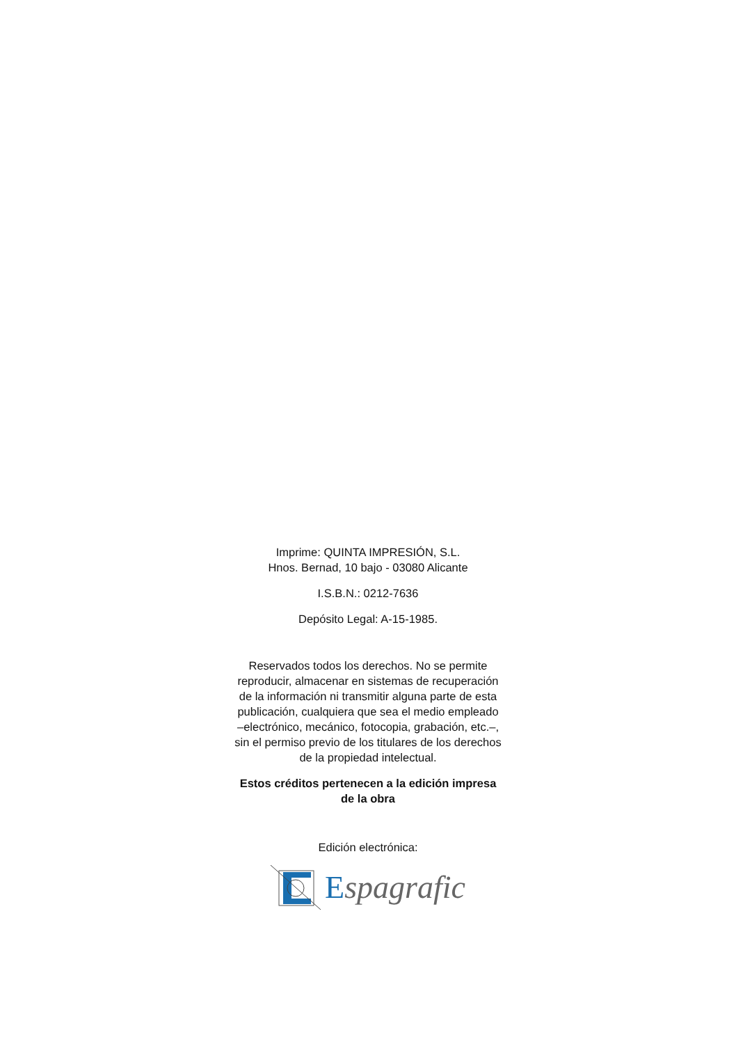Imprime: QUINTA IMPRESIÓN, S.L.
Hnos. Bernad, 10 bajo - 03080 Alicante
I.S.B.N.: 0212-7636
Depósito Legal: A-15-1985.
Reservados todos los derechos. No se permite
reproducir, almacenar en sistemas de recuperación
de la información ni transmitir alguna parte de esta
publicación, cualquiera que sea el medio empleado
–electrónico, mecánico, fotocopia, grabación, etc.–,
sin el permiso previo de los titulares de los derechos
de la propiedad intelectual.
Estos créditos pertenecen a la edición impresa
de la obra
Edición electrónica:
Espagrafic